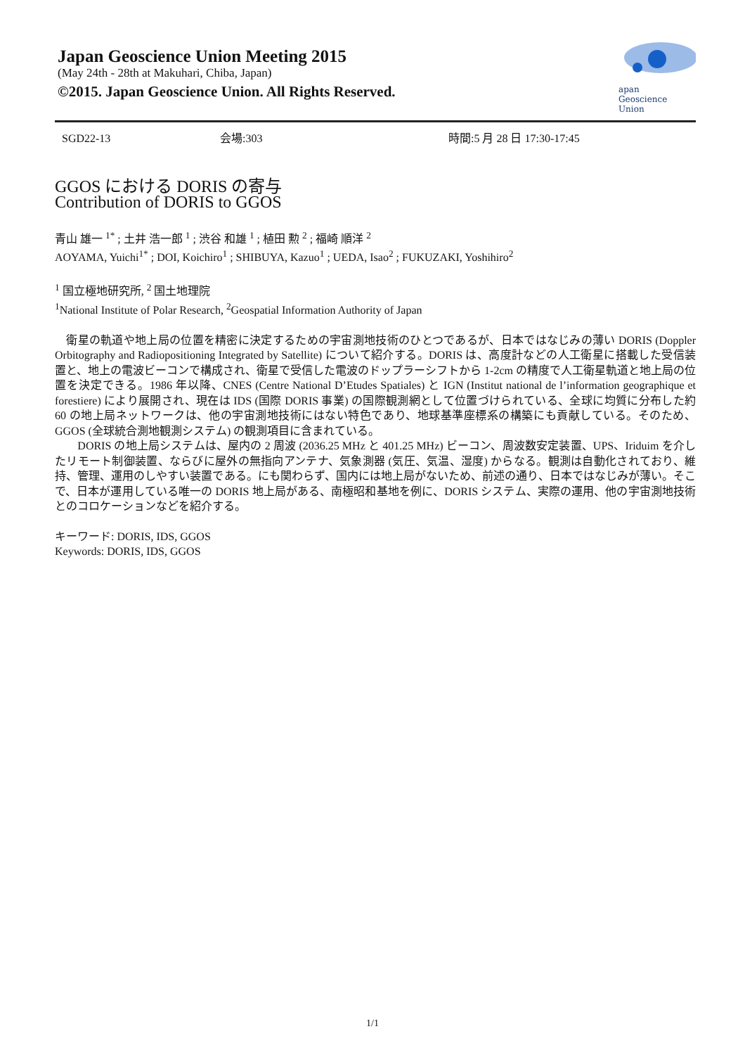Japan Geoscience Union Meeting 2015
(May 24th - 28th at Makuhari, Chiba, Japan)
©2015. Japan Geoscience Union. All Rights Reserved.
apan
Geoscience
Union
SGD22-13 会場:303 時間:5 月 28 日 17:30-17:45
GGOS における DORIS の寄与
Contribution of DORIS to GGOS
青山 雄一 <sup>1*</sup> ; 土井 浩一郎 <sup>1</sup> ; 渋谷 和雄 <sup>1</sup> ; 植田 勲 <sup>2</sup> ; 福崎 順洋 <sup>2</sup>
AOYAMA, Yuichi<sup>1*</sup> ; DOI, Koichiro<sup>1</sup> ; SHIBUYA, Kazuo<sup>1</sup> ; UEDA, Isao<sup>2</sup> ; FUKUZAKI, Yoshihiro<sup>2</sup>
<sup>1</sup> 国立極地研究所, <sup>2</sup> 国土地理院
<sup>1</sup> National Institute of Polar Research, <sup>2</sup>Geospatial Information Authority of Japan
　衛星の軌道や地上局の位置を精密に決定するための宇宙測地技術のひとつであるが、日本ではなじみの薄い DORIS (Doppler Orbitography and Radiopositioning Integrated by Satellite) について紹介する。DORIS は、高度計などの人工衛星に搭載した受信装置と、地上の電波ビーコンで構成され、衛星で受信した電波のドップラーシフトから 1-2cm の精度で人工衛星軌道と地上局の位置を決定できる。1986 年以降、CNES (Centre National D’Etudes Spatiales) と IGN (Institut national de l’information geographique et forestiere) により展開され、現在は IDS (国際 DORIS 事業) の国際観測網として位置づけられている、全球に均質に分布した約 60 の地上局ネットワークは、他の宇宙測地技術にはない特色であり、地球基準座標系の構築にも貢献している。そのため、GGOS (全球統合測地観測システム) の観測項目に含まれている。
　　DORIS の地上局システムは、屋内の 2 周波 (2036.25 MHz と 401.25 MHz) ビーコン、周波数安定装置、UPS、Iriduim を介したリモート制御装置、ならびに屋外の無指向アンテナ、気象測器 (気圧、気温、湿度) からなる。観測は自動化されており、維持、管理、運用のしやすい装置である。にも関わらず、国内には地上局がないため、前述の通り、日本ではなじみが薄い。そこで、日本が運用している唯一の DORIS 地上局がある、南極昭和基地を例に、DORIS システム、実際の運用、他の宇宙測地技術とのコロケーションなどを紹介する。
キーワード: DORIS, IDS, GGOS
Keywords: DORIS, IDS, GGOS
1/1